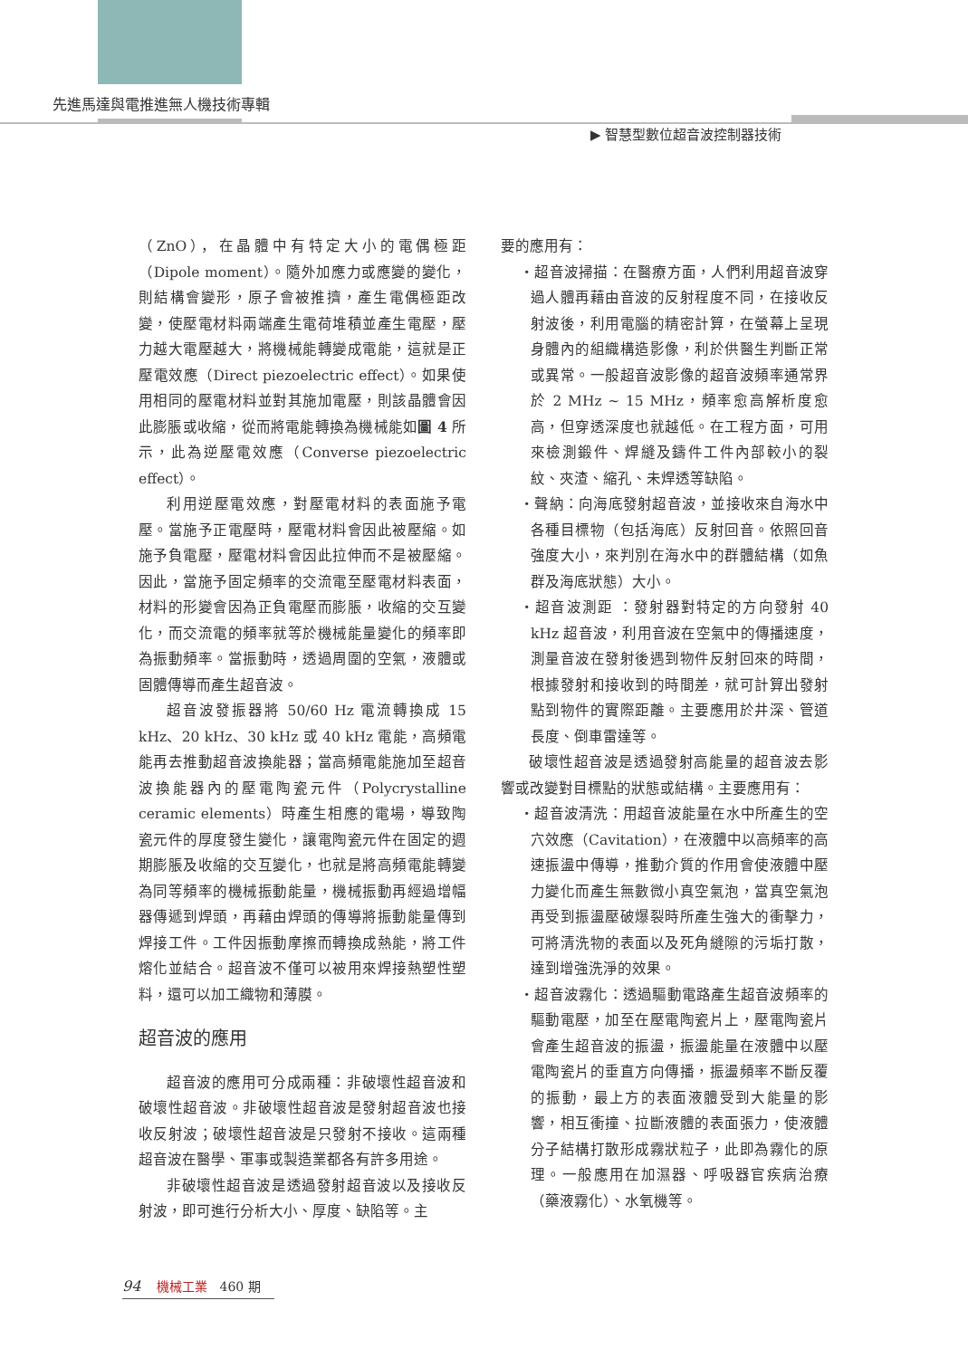先進馬達與電推進無人機技術專輯
▶ 智慧型數位超音波控制器技術
（ZnO），在晶體中有特定大小的電偶極距（Dipole moment）。隨外加應力或應變的變化，則結構會變形，原子會被推擠，產生電偶極距改變，使壓電材料兩端產生電荷堆積並產生電壓，壓力越大電壓越大，將機械能轉變成電能，這就是正壓電效應（Direct piezoelectric effect）。如果使用相同的壓電材料並對其施加電壓，則該晶體會因此膨脹或收縮，從而將電能轉換為機械能如圖 4 所示，此為逆壓電效應（Converse piezoelectric effect）。
利用逆壓電效應，對壓電材料的表面施予電壓。當施予正電壓時，壓電材料會因此被壓縮。如施予負電壓，壓電材料會因此拉伸而不是被壓縮。因此，當施予固定頻率的交流電至壓電材料表面，材料的形變會因為正負電壓而膨脹，收縮的交互變化，而交流電的頻率就等於機械能量變化的頻率即為振動頻率。當振動時，透過周圍的空氣，液體或固體傳導而產生超音波。
超音波發振器將 50/60 Hz 電流轉換成 15 kHz、20 kHz、30 kHz 或 40 kHz 電能，高頻電能再去推動超音波換能器；當高頻電能施加至超音波換能器內的壓電陶瓷元件（Polycrystalline ceramic elements）時產生相應的電場，導致陶瓷元件的厚度發生變化，讓電陶瓷元件在固定的週期膨脹及收縮的交互變化，也就是將高頻電能轉變為同等頻率的機械振動能量，機械振動再經過增幅器傳遞到焊頭，再藉由焊頭的傳導將振動能量傳到焊接工件。工件因振動摩擦而轉換成熱能，將工件熔化並結合。超音波不僅可以被用來焊接熱塑性塑料，還可以加工織物和薄膜。
超音波的應用
超音波的應用可分成兩種：非破壞性超音波和破壞性超音波。非破壞性超音波是發射超音波也接收反射波；破壞性超音波是只發射不接收。這兩種超音波在醫學、軍事或製造業都各有許多用途。
非破壞性超音波是透過發射超音波以及接收反射波，即可進行分析大小、厚度、缺陷等。主
要的應用有：
‧超音波掃描：在醫療方面，人們利用超音波穿過人體再藉由音波的反射程度不同，在接收反射波後，利用電腦的精密計算，在螢幕上呈現身體內的組織構造影像，利於供醫生判斷正常或異常。一般超音波影像的超音波頻率通常界於 2 MHz ~ 15 MHz，頻率愈高解析度愈高，但穿透深度也就越低。在工程方面，可用來檢測鍛件、焊縫及鑄件工件內部較小的裂紋、夾渣、縮孔、未焊透等缺陷。
‧聲納：向海底發射超音波，並接收來自海水中各種目標物（包括海底）反射回音。依照回音強度大小，來判別在海水中的群體結構（如魚群及海底狀態）大小。
‧超音波測距 ：發射器對特定的方向發射 40 kHz 超音波，利用音波在空氣中的傳播速度，測量音波在發射後遇到物件反射回來的時間，根據發射和接收到的時間差，就可計算出發射點到物件的實際距離。主要應用於井深、管道長度、倒車雷達等。
破壞性超音波是透過發射高能量的超音波去影響或改變對目標點的狀態或結構。主要應用有：
‧超音波清洗：用超音波能量在水中所產生的空穴效應（Cavitation），在液體中以高頻率的高速振盪中傳導，推動介質的作用會使液體中壓力變化而產生無數微小真空氣泡，當真空氣泡再受到振盪壓破爆裂時所產生強大的衝擊力，可將清洗物的表面以及死角縫隙的污垢打散，達到增強洗淨的效果。
‧超音波霧化：透過驅動電路產生超音波頻率的驅動電壓，加至在壓電陶瓷片上，壓電陶瓷片會產生超音波的振盪，振盪能量在液體中以壓電陶瓷片的垂直方向傳播，振盪頻率不斷反覆的振動，最上方的表面液體受到大能量的影響，相互衝撞、拉斷液體的表面張力，使液體分子結構打散形成霧狀粒子，此即為霧化的原理。一般應用在加濕器、呼吸器官疾病治療（藥液霧化）、水氧機等。
94 機械工業 460 期